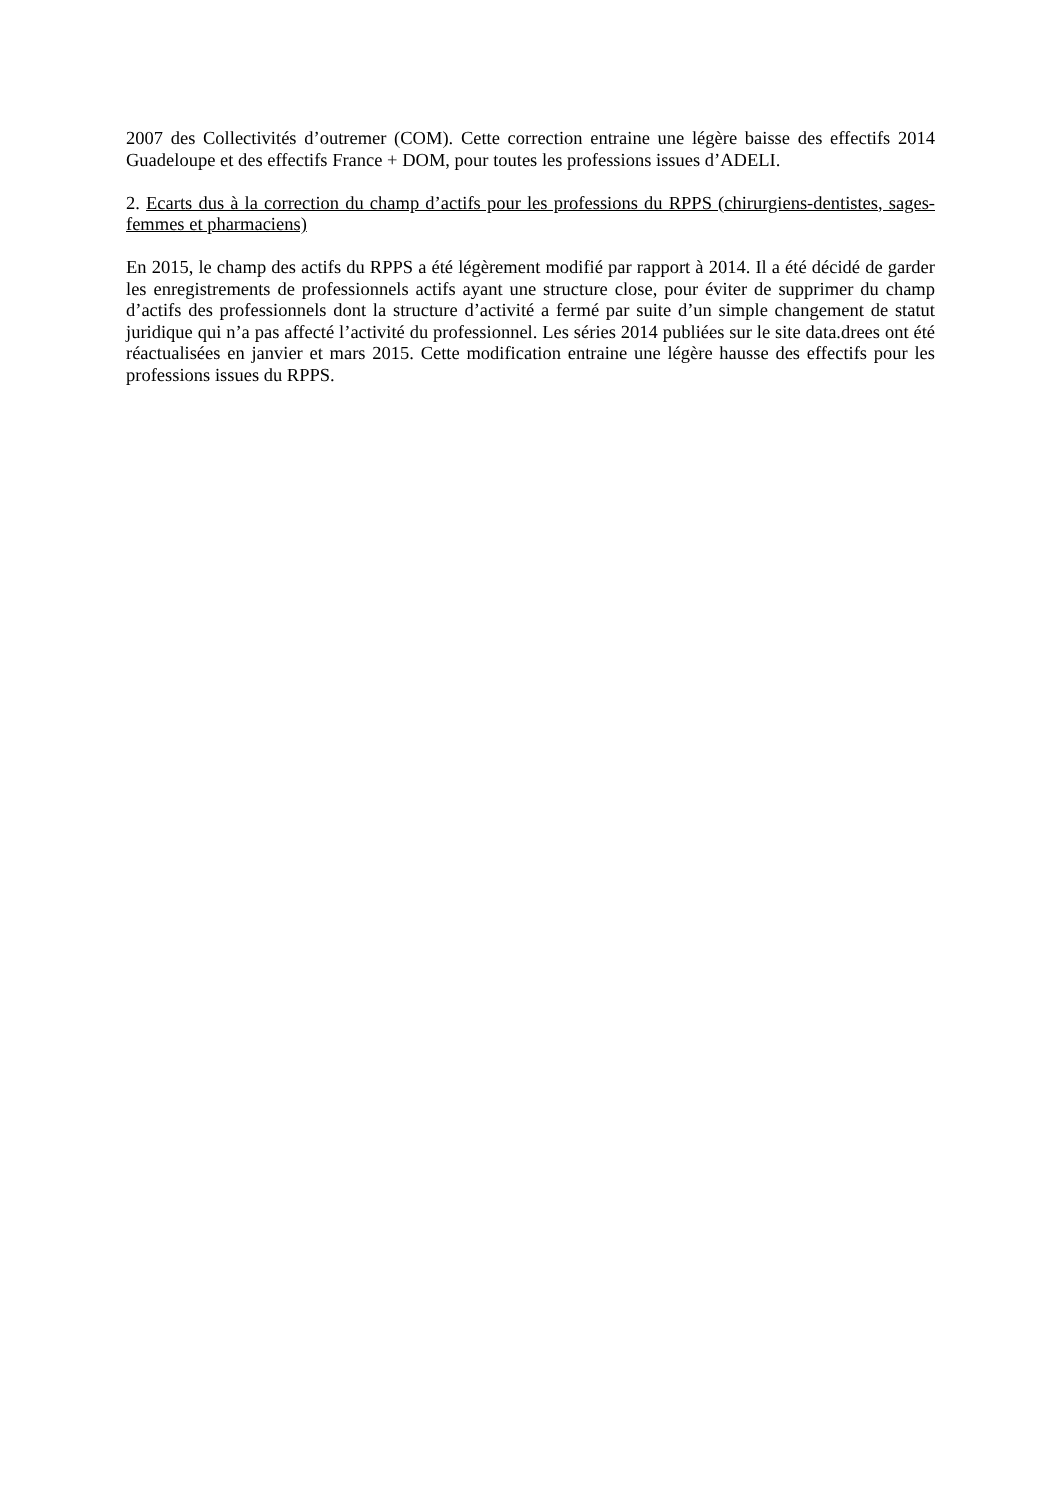2007 des Collectivités d’outremer (COM). Cette correction entraine une légère baisse des effectifs 2014 Guadeloupe et des effectifs France + DOM, pour toutes les professions issues d’ADELI.
2. Ecarts dus à la correction du champ d’actifs pour les professions du RPPS (chirurgiens-dentistes, sages-femmes et pharmaciens)
En 2015, le champ des actifs du RPPS a été légèrement modifié par rapport à 2014. Il a été décidé de garder les enregistrements de professionnels actifs ayant une structure close, pour éviter de supprimer du champ d’actifs des professionnels dont la structure d’activité a fermé par suite d’un simple changement de statut juridique qui n’a pas affecté l’activité du professionnel. Les séries 2014 publiées sur le site data.drees ont été réactualisées en janvier et mars 2015. Cette modification entraine une légère hausse des effectifs pour les professions issues du RPPS.